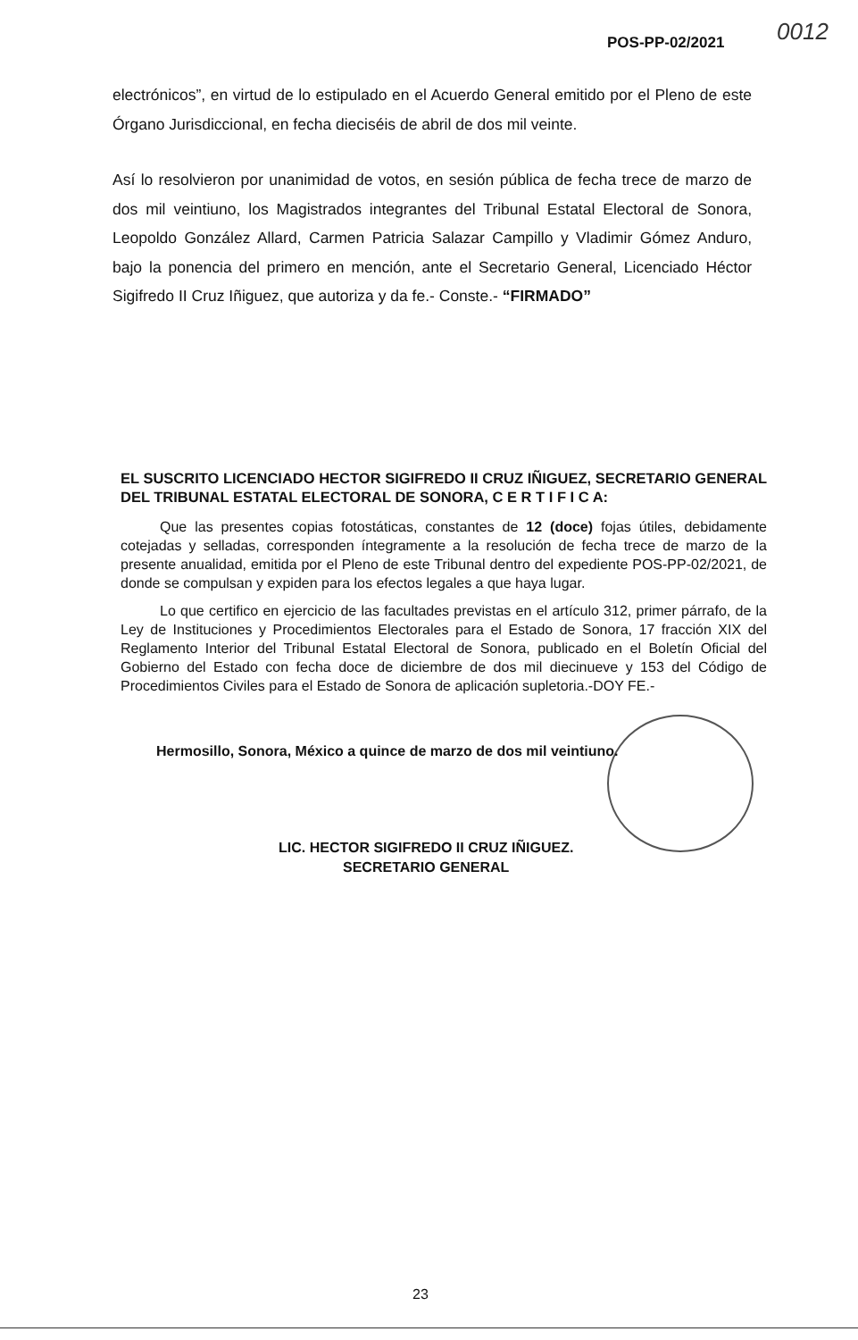0012
POS-PP-02/2021
electrónicos”, en virtud de lo estipulado en el Acuerdo General emitido por el Pleno de este Órgano Jurisdiccional, en fecha dieciséis de abril de dos mil veinte.
Así lo resolvieron por unanimidad de votos, en sesión pública de fecha trece de marzo de dos mil veintiuno, los Magistrados integrantes del Tribunal Estatal Electoral de Sonora, Leopoldo González Allard, Carmen Patricia Salazar Campillo y Vladimir Gómez Anduro, bajo la ponencia del primero en mención, ante el Secretario General, Licenciado Héctor Sigifredo II Cruz Iñiguez, que autoriza y da fe.- Conste.- “FIRMADO”
EL SUSCRITO LICENCIADO HECTOR SIGIFREDO II CRUZ IÑIGUEZ, SECRETARIO GENERAL DEL TRIBUNAL ESTATAL ELECTORAL DE SONORA, C E R T I F I C A:
Que las presentes copias fotostáticas, constantes de 12 (doce) fojas útiles, debidamente cotejadas y selladas, corresponden íntegramente a la resolución de fecha trece de marzo de la presente anualidad, emitida por el Pleno de este Tribunal dentro del expediente POS-PP-02/2021, de donde se compulsan y expiden para los efectos legales a que haya lugar.
Lo que certifico en ejercicio de las facultades previstas en el artículo 312, primer párrafo, de la Ley de Instituciones y Procedimientos Electorales para el Estado de Sonora, 17 fracción XIX del Reglamento Interior del Tribunal Estatal Electoral de Sonora, publicado en el Boletín Oficial del Gobierno del Estado con fecha doce de diciembre de dos mil diecinueve y 153 del Código de Procedimientos Civiles para el Estado de Sonora de aplicación supletoria.-DOY FE.-
Hermosillo, Sonora, México a quince de marzo de dos mil veintiuno.
LIC. HECTOR SIGIFREDO II CRUZ IÑIGUEZ.
SECRETARIO GENERAL
23